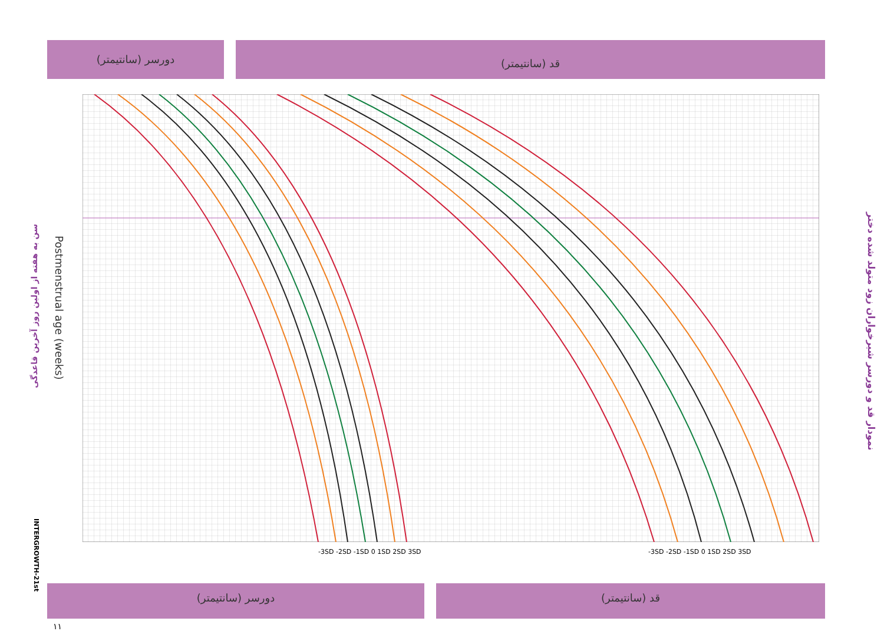دورسر (سانتیمتر) قد (سانتیمتر)
دورسر (سانتیمتر) قد (سانتیمتر)
-3SD -2SD -1SD 0 1SD 2SD 3SD -3SD -2SD -1SD 0 1SD 2SD 3SD
نمودار قد و دورسر شیرخواران زود متولد شده دختر
سن به هفته از اولین روز آخرین قاعدگی
Postmenstrual age (weeks)
INTERGROWTH-21st
۱۱